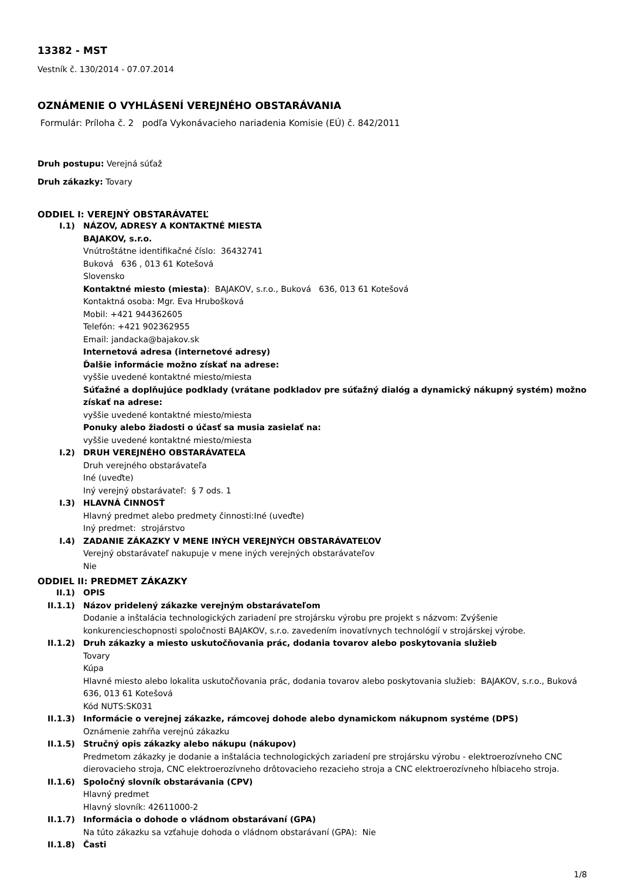13382 - MST
Vestník č. 130/2014 - 07.07.2014
OZNÁMENIE O VYHLÁSENÍ VEREJNÉHO OBSTARÁVANIA
Formulár: Príloha č. 2 podľa Vykonávacieho nariadenia Komisie (EÚ) č. 842/2011
Druh postupu: Verejná súťaž
Druh zákazky: Tovary
ODDIEL I: VEREJNÝ OBSTARÁVATEĽ
I.1) NÁZOV, ADRESY A KONTAKTNÉ MIESTA
BAJAKOV, s.r.o.
Vnútroštátne identifikačné číslo: 36432741
Buková 636 , 013 61 Kotešová
Slovensko
Kontaktné miesto (miesta): BAJAKOV, s.r.o., Buková 636, 013 61 Kotešová
Kontaktná osoba: Mgr. Eva Hrubošková
Mobil: +421 944362605
Telefón: +421 902362955
Email: jandacka@bajakov.sk
Internetová adresa (internetové adresy)
Ďalšie informácie možno získať na adrese:
vyššie uvedené kontaktné miesto/miesta
Súťažné a doplňujúce podklady (vrátane podkladov pre súťažný dialóg a dynamický nákupný systém) možno získať na adrese:
vyššie uvedené kontaktné miesto/miesta
Ponuky alebo žiadosti o účasť sa musia zasielať na:
vyššie uvedené kontaktné miesto/miesta
I.2) DRUH VEREJNÉHO OBSTARÁVATEĽA
Druh verejného obstarávateľa
Iné (uveďte)
Iný verejný obstarávateľ: § 7 ods. 1
I.3) HLAVNÁ ČINNOSŤ
Hlavný predmet alebo predmety činnosti:Iné (uveďte)
Iný predmet: strojárstvo
I.4) ZADANIE ZÁKAZKY V MENE INÝCH VEREJNÝCH OBSTARÁVATEĽOV
Verejný obstarávateľ nakupuje v mene iných verejných obstarávateľov
Nie
ODDIEL II: PREDMET ZÁKAZKY
II.1) OPIS
II.1.1) Názov pridelený zákazke verejným obstarávateľom
Dodanie a inštalácia technologických zariadení pre strojársku výrobu pre projekt s názvom: Zvýšenie konkurencieschopnosti spoločnosti BAJAKOV, s.r.o. zavedením inovatívnych technológií v strojárskej výrobe.
II.1.2) Druh zákazky a miesto uskutočňovania prác, dodania tovarov alebo poskytovania služieb
Tovary
Kúpa
Hlavné miesto alebo lokalita uskutočňovania prác, dodania tovarov alebo poskytovania služieb: BAJAKOV, s.r.o., Buková 636, 013 61 Kotešová
Kód NUTS:SK031
II.1.3) Informácie o verejnej zákazke, rámcovej dohode alebo dynamickom nákupnom systéme (DPS)
Oznámenie zahŕňa verejnú zákazku
II.1.5) Stručný opis zákazky alebo nákupu (nákupov)
Predmetom zákazky je dodanie a inštalácia technologických zariadení pre strojársku výrobu - elektroerozívneho CNC dierovacieho stroja, CNC elektroerozívneho drôtovacieho rezacieho stroja a CNC elektroerozívneho hĺbiaceho stroja.
II.1.6) Spoločný slovník obstarávania (CPV)
Hlavný predmet
Hlavný slovník: 42611000-2
II.1.7) Informácia o dohode o vládnom obstarávaní (GPA)
Na túto zákazku sa vzťahuje dohoda o vládnom obstarávaní (GPA): Nie
II.1.8) Časti
1/8